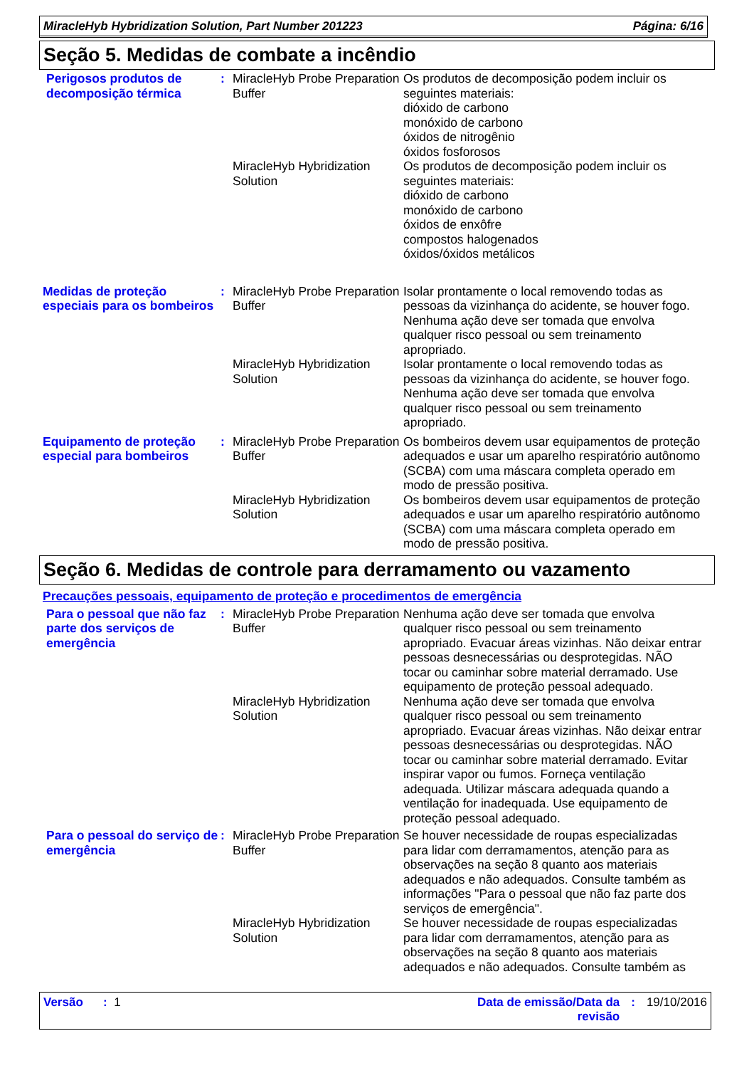MiracleHyb Hybridization Solution, Part Number 201223 Página: 6/16
Seção 5. Medidas de combate a incêndio
Perigosos produtos de decomposição térmica
: MiracleHyb Probe Preparation Buffer
Os produtos de decomposição podem incluir os seguintes materiais:
dióxido de carbono
monóxido de carbono
óxidos de nitrogênio
óxidos fosforosos
MiracleHyb Hybridization Solution
Os produtos de decomposição podem incluir os seguintes materiais:
dióxido de carbono
monóxido de carbono
óxidos de enxôfre
compostos halogenados
óxidos/óxidos metálicos
Medidas de proteção especiais para os bombeiros
: MiracleHyb Probe Preparation Buffer
Isolar prontamente o local removendo todas as pessoas da vizinhança do acidente, se houver fogo. Nenhuma ação deve ser tomada que envolva qualquer risco pessoal ou sem treinamento apropriado.
MiracleHyb Hybridization Solution
Isolar prontamente o local removendo todas as pessoas da vizinhança do acidente, se houver fogo. Nenhuma ação deve ser tomada que envolva qualquer risco pessoal ou sem treinamento apropriado.
Equipamento de proteção especial para bombeiros
: MiracleHyb Probe Preparation Buffer
Os bombeiros devem usar equipamentos de proteção adequados e usar um aparelho respiratório autônomo (SCBA) com uma máscara completa operado em modo de pressão positiva.
MiracleHyb Hybridization Solution
Os bombeiros devem usar equipamentos de proteção adequados e usar um aparelho respiratório autônomo (SCBA) com uma máscara completa operado em modo de pressão positiva.
Seção 6. Medidas de controle para derramamento ou vazamento
Precauções pessoais, equipamento de proteção e procedimentos de emergência
Para o pessoal que não faz parte dos serviços de emergência
: MiracleHyb Probe Preparation Buffer
Nenhuma ação deve ser tomada que envolva qualquer risco pessoal ou sem treinamento apropriado. Evacuar áreas vizinhas. Não deixar entrar pessoas desnecessárias ou desprotegidas. NÃO tocar ou caminhar sobre material derramado. Use equipamento de proteção pessoal adequado.
MiracleHyb Hybridization Solution
Nenhuma ação deve ser tomada que envolva qualquer risco pessoal ou sem treinamento apropriado. Evacuar áreas vizinhas. Não deixar entrar pessoas desnecessárias ou desprotegidas. NÃO tocar ou caminhar sobre material derramado. Evitar inspirar vapor ou fumos. Forneça ventilação adequada. Utilizar máscara adequada quando a ventilação for inadequada. Use equipamento de proteção pessoal adequado.
Para o pessoal do serviço de emergência
: MiracleHyb Probe Preparation Buffer
Se houver necessidade de roupas especializadas para lidar com derramamentos, atenção para as observações na seção 8 quanto aos materiais adequados e não adequados. Consulte também as informações "Para o pessoal que não faz parte dos serviços de emergência".
MiracleHyb Hybridization Solution
Se houver necessidade de roupas especializadas para lidar com derramamentos, atenção para as observações na seção 8 quanto aos materiais adequados e não adequados. Consulte também as
Versão : 1 Data de emissão/Data da
revisão
: 19/10/2016